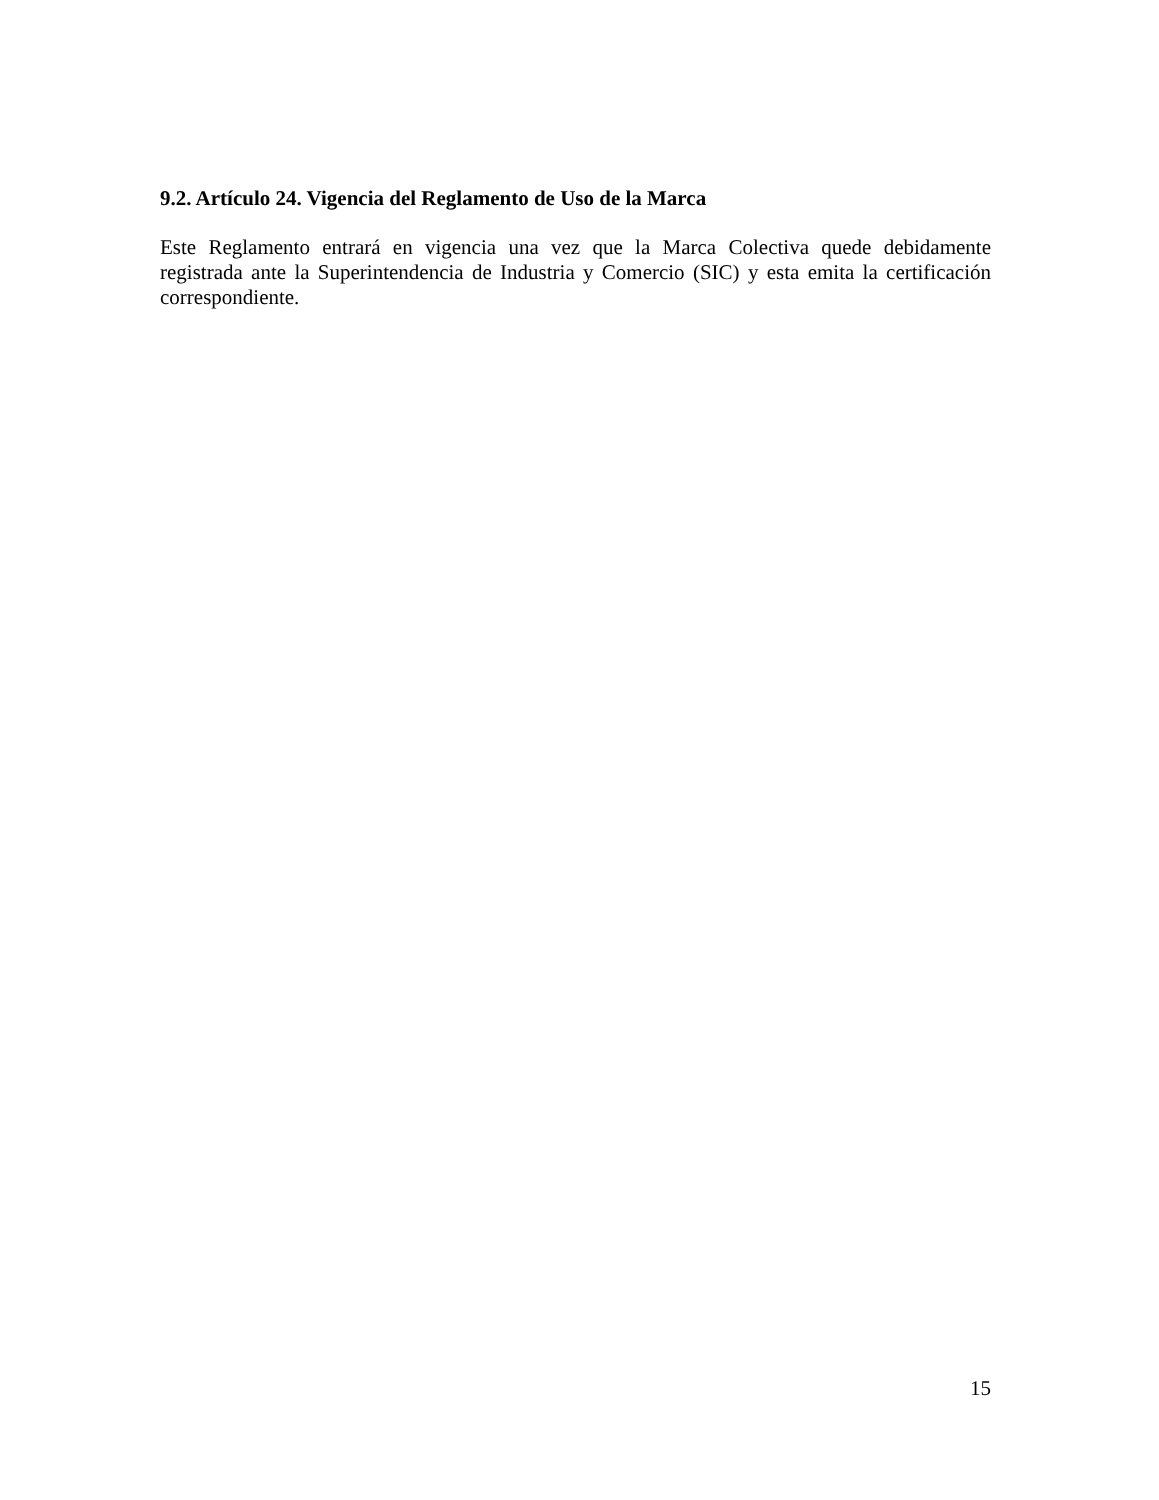9.2. Artículo 24. Vigencia del Reglamento de Uso de la Marca
Este Reglamento entrará en vigencia una vez que la Marca Colectiva quede debidamente registrada ante la Superintendencia de Industria y Comercio (SIC) y esta emita la certificación correspondiente.
15